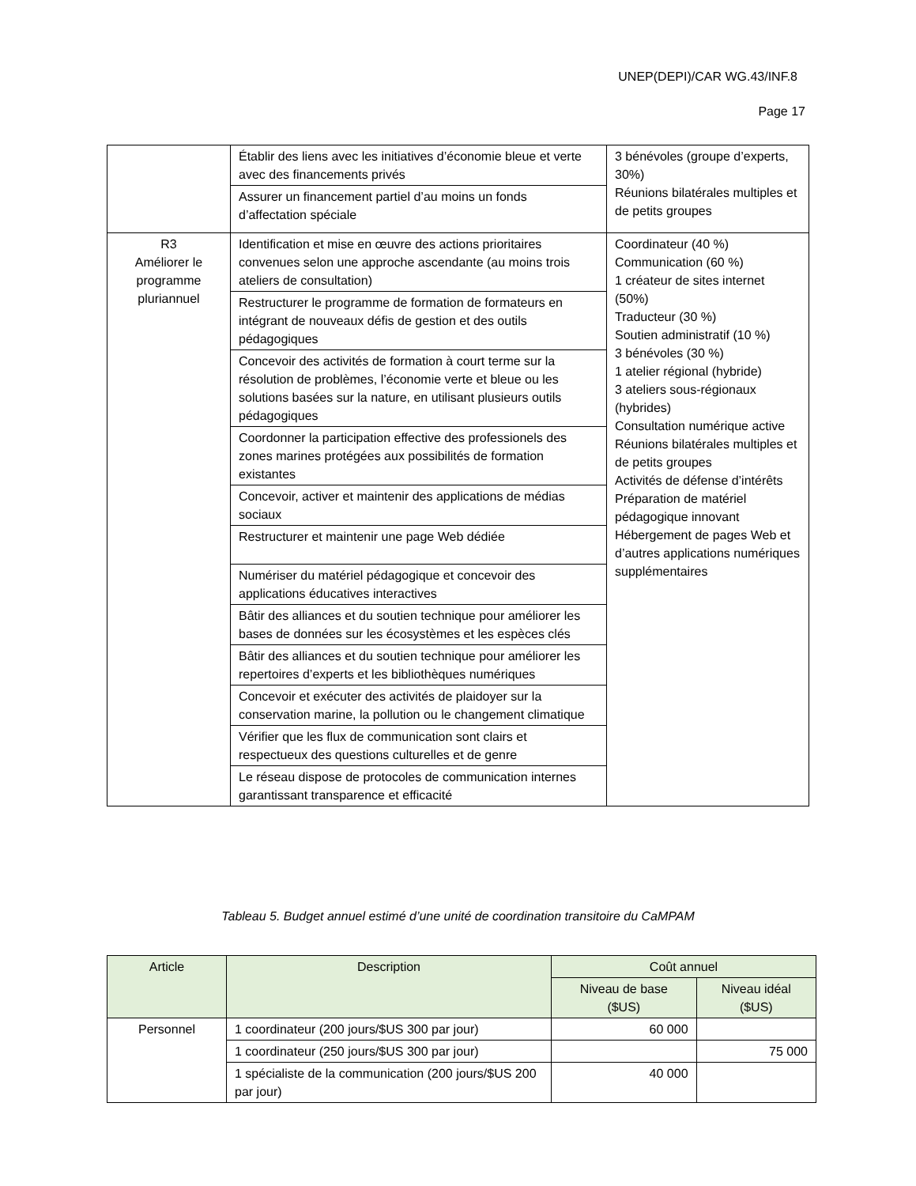UNEP(DEPI)/CAR WG.43/INF.8
Page 17
| | Établir des liens avec les initiatives d’économie bleue et verte avec des financements privés | 3 bénévoles (groupe d’experts, 30%) Réunions bilatérales multiples et de petits groupes |
| | Assurer un financement partiel d’au moins un fonds d’affectation spéciale | |
| R3 Améliorer le programme pluriannuel | Identification et mise en œuvre des actions prioritaires convenues selon une approche ascendante (au moins trois ateliers de consultation) | Coordinateur (40 %) Communication (60 %) 1 créateur de sites internet (50%) Traducteur (30 %) Soutien administratif (10 %) 3 bénévoles (30 %) 1 atelier régional (hybride) 3 ateliers sous-régionaux (hybrides) Consultation numérique active Réunions bilatérales multiples et de petits groupes Activités de défense d’intérêts Préparation de matériel pédagogique innovant Hébergement de pages Web et d’autres applications numériques supplémentaires |
| | Restructurer le programme de formation de formateurs en intégrant de nouveaux défis de gestion et des outils pédagogiques | |
| | Concevoir des activités de formation à court terme sur la résolution de problèmes, l’économie verte et bleue ou les solutions basées sur la nature, en utilisant plusieurs outils pédagogiques | |
| | Coordonner la participation effective des professionels des zones marines protégées aux possibilités de formation existantes | |
| | Concevoir, activer et maintenir des applications de médias sociaux | |
| | Restructurer et maintenir une page Web dédiée | |
| | Numériser du matériel pédagogique et concevoir des applications éducatives interactives | |
| | Bâtir des alliances et du soutien technique pour améliorer les bases de données sur les écosystèmes et les espèces clés | |
| | Bâtir des alliances et du soutien technique pour améliorer les repertoires d’experts et les bibliothèques numériques | |
| | Concevoir et exécuter des activités de plaidoyer sur la conservation marine, la pollution ou le changement climatique | |
| | Vérifier que les flux de communication sont clairs et respectueux des questions culturelles et de genre | |
| | Le réseau dispose de protocoles de communication internes garantissant transparence et efficacité | |
Tableau 5. Budget annuel estimé d’une unité de coordination transitoire du CaMPAM
| Article | Description | Coût annuel | |
| --- | --- | --- | --- |
| | | Niveau de base ($US) | Niveau idéal ($US) |
| Personnel | 1 coordinateur (200 jours/$US 300 par jour) | 60 000 | |
| | 1 coordinateur (250 jours/$US 300 par jour) | | 75 000 |
| | 1 spécialiste de la communication (200 jours/$US 200 par jour) | 40 000 | |